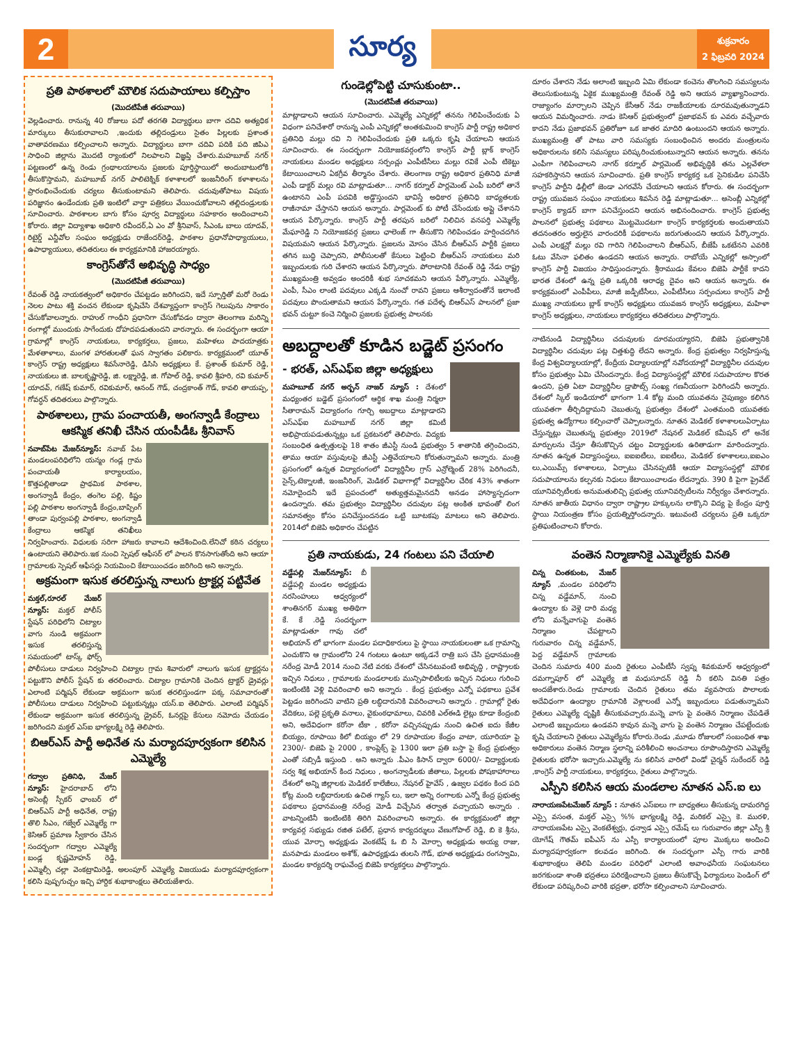2 సూర్య
శుక్రవారం
2 ఫిబ్రవరి 2024
ప్రతి పాఠశాలలో మౌలిక సదుపాయాలు కల్పిస్తాం
(మొదటిపేజీ తరువాయి)
వెల్లడించారు. రానున్న 40 రోజులు పదో తరగతి విద్యార్థులు బాగా చదివి అత్యధిక మార్కులు తీసుకురావాలని ,ఇందుకు తల్లిదండ్రులు సైతం పిల్లలకు ప్రశాంత వాతావరణము కల్పించాలని అన్నారు. విద్యార్థులు బాగా చదివి పదికి పది జిపిఎ సాధించి జిల్లాను మొదటి ర్యాంకులో నిలపాలని విజ్ఞప్తి చేశారు.మహబూబ్ నగర్ పట్టణంలో ఉన్న రెండు గ్రంథాలయాలను ప్రజలకు పూర్తిస్థాయిలో అందుబాటులోకి తీసుకొస్తామని, మహబూబ్ నగర్ పాలిటెక్నిక్ కళాశాలలో ఇంజనీరింగ్ కళాశాలను ప్రారంభించేందుకు చర్యలు తీసుకుంటామని తెలిపారు. చదువుతోపాటు విషయ పరిజ్ఞానం ఉండేందుకు ప్రతి ఇంటిలో వార్తా పత్రికలు వేయించుకోవాలని తల్లిదండ్రులకు సూచించారు. పాఠశాలల బాగు కోసం పూర్వ విద్యార్థులు సహకారం అందించాలని కోరారు. జిల్లా విద్యాశాఖ అధికారి రవీందర్,ఏ ఎం వో శ్రీనివాస్, సీఎంఓ బాలు యాదవ్, రిటైర్డ్ ఎన్జీవోల సంఘం అధ్యక్షుడు రాజేందర్‌రెడ్డి, పాఠశాల ప్రధానోపాధ్యాయులు, ఉపాధ్యాయులు, తదితరులు ఈ కార్యక్రమానికి హాజరయ్యారు.
కాంగ్రెస్‌తోనే అభివృద్ధి సాధ్యం
(మొదటిపేజీ తరువాయి)
రేవంత్ రెడ్డి నాయకత్వంలో అధికారం చేపట్టడం జరిగిందని, ఇదే స్పూర్తితో మరో రెండు నెలల పాటు శక్తి వంచన లేకుండా కృషిచేసి దేశవ్యాప్తంగా కాంగ్రెస్ గెలుపును సాకారం చేసుకోవాలన్నారు. రాహుల్ గాంధీని ప్రధానిగా చేసుకోవడం ద్వారా తెలంగాణ మరిన్ని రంగాల్లో ముందుకు సాగేందుకు దోహదపడుతుందని వారన్నారు. ఈ సందర్భంగా ఆయా గ్రామాల్లో కాంగ్రెస్ నాయకులు, కార్యకర్తలు, ప్రజలు, మహిళలు పాదయాత్రకు మేళతాళాలు, మంగళ హారతులతో ఘన స్వాగతం పలికారు. కార్యక్రమంలో యూత్ కాంగ్రెస్ రాష్ట్ర అధ్యక్షులు శివసేనారెడ్డి, డిసిసి అధ్యక్షులు కే. ప్రశాంత్ కుమార్ రెడ్డి, నాయకులు జి. బాలకృష్ణారెడ్డి, జి. లక్ష్మారెడ్డి, జి. గోపాల్ రెడ్డి, కావలి శ్రీహరి, రవి కుమార్ యాదవ్, గణేష్ కుమార్, రవికుమార్, ఆనంద్ గౌడ్, చంద్రకాంత్ గౌడ్, కావలి తాయప్ప, గోవర్ధన్ తదితరులు పాల్గొన్నారు.
పాఠశాలలు, గ్రామ పంచాయతీ, అంగన్వాడీ కేంద్రాలు ఆకస్మిక తనిఖీ చేసిన యంపీడీఓ శ్రీనివాస్
నవాబ్‌పేట మేజర్‌న్యూస్: నవాబ్ పేట మండలంపరిధిలోని యన్మం గండ్ల గ్రామ పంచాయతీ కార్యాలయం, కొత్తపల్లితాండా ప్రాథమిక పాఠశాల, అంగన్వాడీ కేంద్రం, తంగెల పల్లి, కిష్టం పల్లి పాఠశాల అంగన్వాడీ కేంద్రం,బాప్సింగ్ తాండా పుర్వంపల్లి పాఠశాల, అంగన్వాడీ కేంద్రాలు ఆకస్మిక తనిఖీలు నిర్వహించారు. విధులకు సరిగా హాజరు కావాలని ఆదేశించింది.లేనిచో కఠిన చర్యలు ఉంటాయని తెలిపారు.ఇక నుంచి స్పెషల్ ఆఫీసర్ లో పాలన కొనసాగుతోంది అని ఆయా గ్రామాలకు స్పెషల్ ఆఫీసర్లు నియమించి కేటాయించడం జరిగింది అని అన్నారు.
అక్రమంగా ఇసుక తరలిస్తున్న నాలుగు ట్రాక్టర్ల పట్టివేత
మక్తల్,రూరల్ మేజర్ న్యూస్: మక్తల్ పోలీస్ స్టేషన్ పరిధిలోని చిట్యాల వాగు నుండి అక్రమంగా ఇసుక తరలిస్తున్న సమయంలో టాస్క్ ఫోర్స్ పోలీసులు దాడులు నిర్వహించి చిట్యాల గ్రామ శివారులో నాలుగు ఇసుక ట్రాక్టర్లను పట్టుకొని పోలీస్ స్టేషన్ కు తరలించారు. చిట్యాల గ్రామానికి చెందిన ట్రాక్టర్ డ్రైవర్లు ఎలాంటి పర్మిషన్ లేకుండా అక్రమంగా ఇసుక తరలిస్తుండగా పక్క సమాచారంతో పోలీసులు దాడులు నిర్వహించి పట్టుకున్నట్లు యస్.ఐ తెలిపారు. ఎలాంటి పర్మిషన్ లేకుండా అక్రమంగా ఇసుక తరలిస్తున్న డ్రైవర్, ఓనర్లపై కేసులు నమోదు చేయడం జరిగిందని మక్తల్ ఎస్ఐ భాగ్యలక్ష్మి రెడ్డి తెలిపారు.
బిఆర్ఎస్ పార్టీ అధినేత ను మర్యాదపూర్వకంగా కలిసిన ఎమ్మెల్యే
గద్వాల ప్రతినిధి, మేజర్ న్యూస్: హైదరాబాద్ లోని అసెంబ్లీ స్పీకర్ ఛాంబర్ లో బిఆర్ఎస్ పార్టీ అధినేత, రాష్ట్ర తొలి సీఎం, గజ్వేల్ ఎమ్మెల్యే గా కెసిఆర్ ప్రమాణ స్వీకారం చేసిన సందర్భంగా గద్వాల ఎమ్మెల్యే బండ్ల కృష్ణమోహన్ రెడ్డి, ఎమ్మెల్సీ చల్లా వెంకట్రామిరెడ్డి, అలంపూర్ ఎమ్మెల్యే విజయుడు మర్యాదపూర్వకంగా కలిసి పుష్పగుచ్చం ఇచ్చి హార్దిక శుభాకాంక్షలు తెలియజేశారు.
గుండెల్లోపెట్టి చూసుకుంటా..
(మొదటిపేజీ తరువాయి)
మాట్లాడాలని ఆయన సూచించారు. ఎమ్మెల్యే ఎన్నికల్లో తనను గెలిపించేందుకు ఏ విధంగా పనిచేశారో రానున్న ఎంపీ ఎన్నికల్లో అంతకుమించి కాంగ్రెస్ పార్టీ రాష్ట్ర అధికార ప్రతినిధి మల్లు రవి ని గెలిపించేందుకు ప్రతి ఒక్కరు కృషి చేయాలని ఆయన సూచించారు. ఈ సందర్భంగా నియోజకవర్గంలోని కాంగ్రెస్ పార్టీ బ్లాక్ కాంగ్రెస్ నాయకులు మండల అధ్యక్షులు సర్పంచ్లు ఎంపీటీసీలు మల్లు రవికే ఎంపీ టికెట్టు కేటాయించాలని ఏకగ్రీవ తీర్మానం చేశారు. తెలంగాణ రాష్ట్ర అధికార ప్రతినిధి మాజీ ఎంపీ డాక్టర్ మల్లు రవి మాట్లాడుతూ... నాగర్ కర్నూల్ పార్లమెంట్ ఎంపీ బరిలో తానే ఉంటానని ఎంపీ పదవికి అడ్డొస్తుందని భావిస్తే అధికార ప్రతినిధి బాధ్యతలకు రాజీనామా చేస్తానని ఆయన అన్నారు. పార్లమెంట్ కు పోటీ చేసేందుకు అప్లై చేశానని ఆయన పేర్కొన్నారు. కాంగ్రెస్ పార్టీ తరపున బరిలో నిలిచిన వనపర్తి ఎమ్మెల్యే మేఘారెడ్డి ని నియోజకవర్గ ప్రజలు ఛాలెంజ్ గా తీసుకొని గెలిపించడం హర్షించదగిన విషయమని ఆయన పేర్కొన్నారు. ప్రజలను మోసం చేసిన బీఆర్ఎస్ పార్టీకి ప్రజలు తగిన బుద్ధి చెప్పారని, పోలీసులతో కేసులు పెట్టించి బీఆర్ఎస్ నాయకులు మరి ఇబ్బందులకు గురి చేశారని ఆయన పేర్కొన్నారు. పోరాటానికి రేవంత్ రెడ్డి నేడు రాష్ట్ర ముఖ్యమంత్రి అవ్వడం అందరికీ శుభ సూచకమని ఆయన పేర్కొన్నారు. ఎమ్మెల్యే, ఎంపీ, సీఎం లాంటి పదవులు ఎక్కడి నుంచో రావని ప్రజలు ఆశీర్వాదంతోనే ఇలాంటి పదవులు పొందుతామని ఆయన పేర్కొన్నారు. గత పదేళ్ళ బిఆర్ఎస్ పాలనలో ప్రజా భవన్ చుట్టూ కంచె నిర్మించి ప్రజలకు ప్రభుత్వ పాలనకు
దూరం చేశారని నేడు అలాంటి ఇబ్బంది ఏమి లేకుండా కంచెను తొలగించి సమస్యలను తెలుసుకుంటున్న ఏకైక ముఖ్యమంత్రి రేవంత్ రెడ్డి అని ఆయన వ్యాఖ్యానించారు. రాజ్యాంగం మార్చాలని చెప్పిన కేసీఆర్ నేడు రాజకీయాలకు దూరమవుతున్నాడని ఆయన విమర్శించారు. నాడు కెసిఆర్ ప్రభుత్వంలో ప్రజాభవన్ కు ఎవరు వచ్చేవారు కాదని నేడు ప్రజాభవన్ ప్రతిరోజూ ఒక జాతర మాదిరి ఉంటుందని ఆయన అన్నారు. ముఖ్యమంత్రి తో పాటు వారి సమస్యకు సంబంధించిన అందరు మంత్రులను అధికారులను కలిసి సమస్యలు పరిష్కరించుకుంటున్నారని ఆయన అన్నారు. తనను ఎంపీగా గెలిపించాలని నాగర్ కర్నూల్ పార్లమెంట్ అభివృద్ధికి తను ఎల్లవేళలా సహకరిస్తానని ఆయన సూచించారు. ప్రతి కాంగ్రెస్ కార్యకర్త ఒక సైనికుడిల పనిచేసి కాంగ్రెస్ పార్టీని ఢిల్లీలో జెండా ఎగరవేసే చేయాలని ఆయన కోరారు. ఈ సందర్భంగా రాష్ట్ర యువజన సంఘం నాయకులు శివసేన రెడ్డి మాట్లాడుతూ... అసెంబ్లీ ఎన్నికల్లో కాంగ్రెస్ క్యాడర్ బాగా పనిచేస్తుందని ఆయన అభినందించారు. కాంగ్రెస్ ప్రభుత్వ పాలనలో ప్రభుత్వ పథకాలు మొట్టమొదటగా కాంగ్రెస్ కార్యకర్తలకు అందుతాయని తదనంతరం అర్హులైన వారందరికీ పథకాలను జరుగుతుందని ఆయన పేర్కొన్నారు. ఎంపీ ఎలక్షన్లో మల్లు రవి గారిని గెలిపించాలని బీఆర్ఎస్, బీజేపీ ఒకటేనని ఎవరికి ఓటు వేసినా ఫలితం ఉండదని ఆయన అన్నారు. రాబోయే ఎన్నికల్లో అస్సాంలో కాంగ్రెస్ పార్టీ విజయం సాధిస్తుందన్నారు. శ్రీరాముడు కేవలం బిజెపి పార్టీకే కాదని భారత దేశంలో ఉన్న ప్రతి ఒక్కరికి ఆరాధ్య దైవం అని ఆయన అన్నారు. ఈ కార్యక్రమంలో ఎంపీపీలు, మాజీ జడ్పీటీసీలు, ఎంపీటీసీలు సర్పంచులు కాంగ్రెస్ పార్టీ ముఖ్య నాయకులు బ్లాక్ కాంగ్రెస్ అధ్యక్షులు యువజన కాంగ్రెస్ అధ్యక్షులు, మహిళా కాంగ్రెస్ అధ్యక్షులు, నాయకులు కార్యకర్తలు తదితరులు పాల్గొన్నారు.
అబద్దాలతో కూడిన బడ్జెట్ ప్రసంగం
- భరత్, ఎస్ఎఫ్ఐ జిల్లా అధ్యక్షులు
మహబూబ్ నగర్ అర్బన్ నాజర్ న్యూస్ : దేశంలో మధ్యంతర బడ్జెట్ ప్రసంగంలో ఆర్థిక శాఖ మంత్రి నిర్మలా సీతారామన్ విద్యారంగం గూర్చి అబద్దాలు మాట్లాడారని ఎస్ఎఫ్ఐ మహబూబ్ నగర్ జిల్లా కమిటీ అభిప్రాయపడుతున్నట్లు ఒక ప్రకటనలో తెలిపారు. విద్యకు సంబంధిత ఉత్పత్తులపై 18 శాతం జీఎస్టీ నుండి ప్రభుత్వం 5 శాతానికి తగ్గించిందని, తాము ఆయా వస్తువులపై జీఎస్టీ ఎత్తివేయాలని కోరుతున్నామని అన్నారు. మంత్రి ప్రసంగంలో ఉన్నత విద్యారంగంలో విద్యార్థినీల గ్రాస్ ఎన్రోల్మెంట్ 28% పెరిగిందనీ, సైన్స్,టెక్నాలజీ, ఇంజనీరింగ్, మెడికల్ విభాగాల్లో విద్యార్థినీల చేరిక 43% శాతంగా నమోదైందనీ ఇదే ప్రపంచంలో అత్యుత్తమమైనదనీ అనడం హాస్యాస్పదంగా ఉందన్నారు. తమ ప్రభుత్వం విద్యార్థినీల చదువుల పట్ల అంకిత భావంతో లింగ సమానత్వం కోసం పనిచేస్తుందనడం ఒట్టి బూటకపు మాటలు అని తెలిపారు. 2014లో బిజెపి అధికారం చేపట్టిన
నాటినుండి విద్యార్థినీలు చదువులకు దూరమయ్యారని, బిజెపి ప్రభుత్వానికి విద్యార్థినీల చదువుల పట్ల చిత్తశుద్ధి లేదని అన్నారు. కేంద్ర ప్రభుత్వం నిర్వహిస్తున్న కేంద్ర విశ్వవిద్యాలయాల్లో, కేంద్రీయ విద్యాలయాల్లో నవోదయాల్లో విద్యార్థినీల చదువుల కోసం ప్రభుత్వం ఏమి చేసిందన్నారు. కేంద్ర విద్యాసంస్థల్లో మౌలిక సదుపాయాల కొరత ఉందని, ప్రతి ఏటా విద్యార్థినీల డ్రాపౌట్స్ సంఖ్య గణనీయంగా పెరిగిందనీ అన్నారు. దేశంలో స్కిల్ ఇండియాలో భాగంగా 1.4 కోట్ల మంది యువతను నైపుణ్యం కలిగిన యువతగా తీర్చిదిద్దామని చెబుతున్న ప్రభుత్వం దేశంలో ఎంతమంది యువతకు ప్రభుత్వ ఉద్యోగాలు కల్పించారో చెప్పాలన్నారు. నూతన మెడికల్ కళాశాలలుఏర్పాటు చేస్తున్నట్లు చెబుతున్న ప్రభుత్వం 2019లో నేషనల్ మెడికల్ కమీషన్ లో అనేక మార్పులను చేస్తూ తీసుకొచ్చిన చట్టం విద్యార్థులకు ఉరితాడుగా మారిందన్నారు. నూతన ఉన్నత విద్యాసంస్థలు, ఐఐఐటీలు, ఐఐటీలు, మెడికల్ కళాశాలలు,ఐఐఎం లు,ఎయిమ్స్ కళాశాలలు, ఏర్పాటు చేసినప్పటికీ ఆయా విద్యాసంస్థల్లో మౌలిక సదుపాయాలను కల్పనకు నిధులు కేటాయించాలడం లేదన్నారు. 390 కి పైగా ప్రైవేట్ యూనివర్సిటీలకు అనుమతులిచ్చి ప్రభుత్వ యూనివర్సిటీలను నిర్వీర్యం చేశారన్నారు. నూతన జాతీయ విధానం ద్వారా రాష్ట్రాల హక్కులను లాక్కొని విద్య పై కేంద్రం పూర్తి స్థాయి నియంత్రణ కోసం ప్రయత్నిస్తోందన్నారు. ఇటువంటి చర్యలను ప్రతి ఒక్కరూ ప్రతిఘటించాలని కోరారు.
ప్రతి నాయకుడు, 24 గంటలు పని చేయాలి
వడ్డేపల్లి మేజర్‌న్యూస్: బీ వడ్డేపల్లి మండల అధ్యక్షుడు నరసింహులు ఆధ్వర్యంలో శాంతినగర్ ముఖ్య అతిథిగా కే. కే .రెడ్డి సందర్భంగా మాట్లాడుతూ గావు చలో అభియాన్ లో భాగంగా మండల పదాధికారులు పై స్థాయి నాయకులంతా ఒక గ్రామాన్ని ఎంచుకొని ఆ గ్రామంలోని 24 గంటలు ఉంటూ అక్కడనే రాత్రి బస చేసి ప్రధానమంత్రి నరేంద్ర మోడీ 2014 నుంచి నేటి వరకు దేశంలో చేసినటువంటి అభివృద్ధి , రాష్ట్రాలకు ఇచ్చిన నిధులు , గ్రామాలకు మండలాలకు మున్సిపాలిటీలకు ఇచ్చిన నిధులు గురించి ఇంటింటికి వెళ్లి వివరించాలి అని అన్నారు . కేంద్ర ప్రభుత్వం ఎన్నో పథకాలు ప్రవేశ పెట్టడం జరిగిందని వాటిని ప్రతి లబ్ధిదారునికి వివరించాలని అన్నారు . గ్రామాల్లో రైతు వేదికలు, పల్లె ప్రకృతి వనాలు, వైకుంఠధామాలు, చివరికి ఎల్ఈడి లైట్లు కూడా కేంద్రంబి అని, అదేవిధంగా కరోనా టీకా , కరోనా వచ్చినప్పుడు నుంచి ఉచిత ఐదు కేజీల బియ్యం, రూపాయి కిలో బియ్యం లో 29 రూపాయల కేంద్రం వాటా, యూరియా పై 2300/- బిజెపి పై 2000 , కాంప్లెక్స్ పై 1300 ఇలా ప్రతి బస్తా పై కేంద్ర ప్రభుత్వం ఎంతో సబ్సిడీ ఇస్తుంది . అని అన్నారు .పీఎం కిసాన్ ద్వారా 6000/- విద్యార్థులకు సర్వ శిక్ష అభియాన్ కింద నిధులు , అంగన్వాడీలకు జీతాలు, పిల్లలకు పోషకాహారాలు దేశంలో అన్ని జిల్లాలకు మెడికల్ కాలేజీలు, నేషనల్ హైవేస్ , ఉజ్వల పథకం కింద పది కోట్ల మంది లబ్ధిదారులకు ఉచిత గ్యాస్ లు, ఇలా అన్ని రంగాలకు ఎన్నో కేంద్ర ప్రభుత్వ పథకాలు ప్రధానమంత్రి నరేంద్ర మోడీ విచ్చేసిన తర్వాత వచ్చాయని అన్నారు . వాటన్నింటినీ ఇంటింటికి తిరిగి వివరించాలని అన్నారు. ఈ కార్యక్రమంలో జిల్లా కార్యవర్గ సభ్యుడు రజిత పటేల్, ప్రధాన కార్యదర్శులు వేణుగోపాల్ రెడ్డి, బి కె శ్రీను, యువ మోర్చా అధ్యక్షుడు వెంకటేష్ ఓ బి సి మోర్చా అధ్యక్షుడు అయ్య రాజు, మనపాడు మండలం అశోక్, ఉపాధ్యక్షుడు తులసి గౌడ్, భూత అధ్యక్షుడు రంగస్వామి, మండల కార్యదర్శి రాఘవేంద్ర బిజెపి కార్యకర్తలు పాల్గొన్నారు.
వంతెన నిర్మాణానికై ఎమ్మెల్యేకు వినతి
చిన్న చింతకుంట, మేజర్ న్యూస్ ,మండల పరిధిలోని చిన్న వడ్డేమాన్, నుంచి ఉంద్యాల కు వెళ్లె దారి మధ్య లోని మన్నేవాగుపై వంతెన నిర్మాణం చేపట్టాలని గురువారం చిన్న వడ్డేమాన్, పెద్ద వడ్డేమాన్ గ్రామాలకు చెందిన సుమారు 400 మంది రైతులు ఎంపీటీసీ స్వప్న శివకుమార్ ఆధ్వర్యంలో దమగ్నాపూర్ లో ఎమ్మెల్యే జి మధుసూదన్ రెడ్డి నీ కలిసి వినతి పత్రం అందజేశారు.రెండు గ్రామాలకు చెందిన రైతులు తమ వ్యవసాయ పొలాలకు అదేవిధంగా ఉంద్యాల గ్రామానికి వెళ్లాలంటే ఎన్నో ఇబ్బందులు పడుతున్నామని రైతులు ఎమ్మెల్యే దృష్టికి తీసుకువచ్చారు.మన్నె వాగు పై వంతెన నిర్మాణం చేపడితే ఎలాంటి ఇబ్బందులు ఉండవని కావున మన్నె వాగు పై వంతెన నిర్మాణం చేపట్టేందుకు కృషి చేయాలని రైతులు ఎమ్మెల్యేను కోరారు.రెండు ,మూడు రోజులలో సంబంధిత శాఖ అధికారులు వంతెన నిర్మాణ స్థలాన్ని పరిశీలించి అంచనాలు రూపొందిస్తారని ఎమ్మెల్యే రైతులకు భరోసా ఇచ్చారు.ఎమ్మెల్యే ను కలిసిన వారిలో విండో చైర్మన్ సురేందర్ రెడ్డి ,కాంగ్రెస్ పార్టీ నాయకులు, కార్యకర్తలు, రైతులు పాల్గొన్నారు.
ఎస్పీని కలిసిన ఆయ మండలాల నూతన ఎస్.ఐ లు
నారాయణపేటమేజర్ న్యూస్ : నూతన ఎస్ఐలు గా బాధ్యతలు తీసుకున్న దామరగిద్ద ఎస్సై వసంత, మక్తల్ ఎస్సై %% భాగ్యలక్ష్మి రెడ్డి, మరికల్ ఎస్సై కె. మురళి, నారాయణపేట ఎస్సై వెంకటేశ్వర్లు, ధన్వాడ ఎస్సై రమేష్ లు గురువారం జిల్లా ఎస్పీ శ్రీ యోగేష్ గౌతమ్ ఐపీఎస్ ను ఎస్పీ కార్యాలయంలో పూల మొక్కలు అందించి మర్యాదపూర్వకంగా కలవడం జరిగింది. ఈ సందర్భంగా ఎస్పీ గారు వారికి శుభాకాంక్షలు తెలిపి మండల పరిధిలో ఎలాంటి అవాంఛనీయ సంఘటనలు జరగకుండా శాంతి భద్రతలు పరిరక్షించాలని ప్రజలు తీసుకొచ్చే ఫిర్యాదులు పెండింగ్ లో లేకుండా పరిష్కరించి వారికి భద్రతా, భరోసా కల్పించాలని సూచించారు.